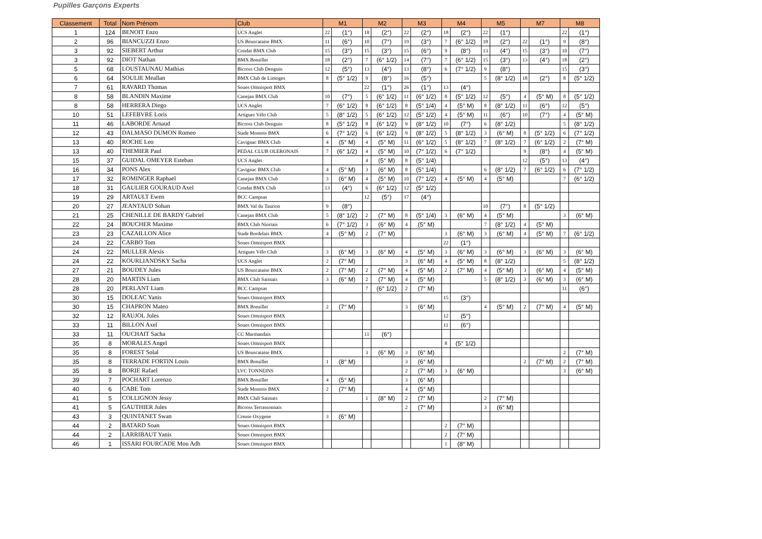Pupilles Garçons Experts
| Classement | Total | Nom Prénom | Club | M1 | | M2 | | M3 | | M4 | | M5 | | M7 | | M8 | |
| --- | --- | --- | --- | --- | --- | --- | --- | --- | --- | --- | --- | --- | --- | --- | --- | --- | --- |
| 1 | 124 | BENOIT Enzo | UCS Anglet | 22 | (1°) | 18 | (2°) | 22 | (2°) | 18 | (2°) | 22 | (1°) | | | 22 | (1°) |
| 2 | 96 | BIANCUZZI Enzo | US Bouscataise BMX | 11 | (6°) | 10 | (7°) | 19 | (3°) | 7 | (6° 1/2) | 18 | (2°) | 22 | (1°) | 9 | (8°) |
| 3 | 92 | SIEBERT Arthur | Condat BMX Club | 15 | (3°) | 15 | (3°) | 15 | (6°) | 9 | (8°) | 13 | (4°) | 15 | (3°) | 10 | (7°) |
| 3 | 92 | DIOT Nathan | BMX Breuillet | 18 | (2°) | 7 | (6° 1/2) | 14 | (7°) | 7 | (6° 1/2) | 15 | (3°) | 13 | (4°) | 18 | (2°) |
| 5 | 68 | LOUSTAUNAU Mathias | Bicross Club Denguin | 12 | (5°) | 13 | (4°) | 13 | (8°) | 6 | (7° 1/2) | 9 | (8°) | | | 15 | (3°) |
| 6 | 64 | SOULIE Meallan | BMX Club de Limoges | 8 | (5° 1/2) | 9 | (8°) | 16 | (5°) | | | 5 | (8° 1/2) | 18 | (2°) | 8 | (5° 1/2) |
| 7 | 61 | RAVARD Thomas | Soues Omnisport BMX | | | 22 | (1°) | 26 | (1°) | 13 | (4°) | | | | | | |
| 8 | 58 | BLANDIN Maxime | Canejan BMX Club | 10 | (7°) | 5 | (6° 1/2) | 11 | (6° 1/2) | 8 | (5° 1/2) | 12 | (5°) | 4 | (5° M) | 8 | (5° 1/2) |
| 8 | 58 | HERRERA Diego | UCS Anglet | 7 | (6° 1/2) | 8 | (6° 1/2) | 8 | (5° 1/4) | 4 | (5° M) | 8 | (8° 1/2) | 11 | (6°) | 12 | (5°) |
| 10 | 51 | LEFEBVRE Loris | Artigues Vélo Club | 5 | (8° 1/2) | 5 | (6° 1/2) | 12 | (5° 1/2) | 4 | (5° M) | 11 | (6°) | 10 | (7°) | 4 | (5° M) |
| 11 | 46 | LABORDE Arnaud | Bicross Club Denguin | 8 | (5° 1/2) | 8 | (6° 1/2) | 9 | (8° 1/2) | 10 | (7°) | 6 | (8° 1/2) | | | 5 | (8° 1/2) |
| 12 | 43 | DALMASO DUMON Romeo | Stade Montois BMX | 6 | (7° 1/2) | 6 | (6° 1/2) | 9 | (8° 1/2) | 5 | (8° 1/2) | 3 | (6° M) | 8 | (5° 1/2) | 6 | (7° 1/2) |
| 13 | 40 | ROCHE Leo | Cavignac BMX Club | 4 | (5° M) | 4 | (5° M) | 11 | (6° 1/2) | 5 | (8° 1/2) | 7 | (8° 1/2) | 7 | (6° 1/2) | 2 | (7° M) |
| 13 | 40 | THEMIER Paul | PEDAL CLUB OLERONAIS | 7 | (6° 1/2) | 4 | (5° M) | 10 | (7° 1/2) | 6 | (7° 1/2) | | | 9 | (8°) | 4 | (5° M) |
| 15 | 37 | GUIDAL OMEYER Esteban | UCS Anglet | | | 4 | (5° M) | 8 | (5° 1/4) | | | | | 12 | (5°) | 13 | (4°) |
| 16 | 34 | PONS Alex | Cavignac BMX Club | 4 | (5° M) | 3 | (6° M) | 8 | (5° 1/4) | | | 6 | (8° 1/2) | 7 | (6° 1/2) | 6 | (7° 1/2) |
| 17 | 32 | ROMINGER Raphael | Canejan BMX Club | 3 | (6° M) | 4 | (5° M) | 10 | (7° 1/2) | 4 | (5° M) | 4 | (5° M) | | | 7 | (6° 1/2) |
| 18 | 31 | GAULIER GOURAUD Axel | Condat BMX Club | 13 | (4°) | 6 | (6° 1/2) | 12 | (5° 1/2) | | | | | | | | |
| 19 | 29 | ARTAULT Ewen | BCC Campsas | | | 12 | (5°) | 17 | (4°) | | | | | | | | |
| 20 | 27 | JEANTAUD Sohan | BMX Val du Taurion | 9 | (8°) | | | | | | | 10 | (7°) | 8 | (5° 1/2) | | |
| 21 | 25 | CHENILLE DE BARDY Gabriel | Canejan BMX Club | 5 | (8° 1/2) | 2 | (7° M) | 8 | (5° 1/4) | 3 | (6° M) | 4 | (5° M) | | | 3 | (6° M) |
| 22 | 24 | BOUCHER Maxime | BMX Club Niortais | 6 | (7° 1/2) | 3 | (6° M) | 4 | (5° M) | | | 7 | (8° 1/2) | 4 | (5° M) | | |
| 23 | 23 | CAZAILLON Alice | Stade Bordelais BMX | 4 | (5° M) | 2 | (7° M) | | | 3 | (6° M) | 3 | (6° M) | 4 | (5° M) | 7 | (6° 1/2) |
| 24 | 22 | CARBO Tom | Soues Omnisport BMX | | | | | | | 22 | (1°) | | | | | | |
| 24 | 22 | MULLER Alexis | Artigues Vélo Club | 3 | (6° M) | 3 | (6° M) | 4 | (5° M) | 3 | (6° M) | 3 | (6° M) | 3 | (6° M) | 3 | (6° M) |
| 24 | 22 | KOURLIANDSKY Sacha | UCS Anglet | 2 | (7° M) | | | 3 | (6° M) | 4 | (5° M) | 8 | (8° 1/2) | | | 5 | (8° 1/2) |
| 27 | 21 | BOUDEY Jules | US Bouscataise BMX | 2 | (7° M) | 2 | (7° M) | 4 | (5° M) | 2 | (7° M) | 4 | (5° M) | 3 | (6° M) | 4 | (5° M) |
| 28 | 20 | MARTIN Liam | BMX Club Saintais | 3 | (6° M) | 2 | (7° M) | 4 | (5° M) | | | 5 | (8° 1/2) | 3 | (6° M) | 3 | (6° M) |
| 28 | 20 | PERLANT Liam | BCC Campsas | | | 7 | (6° 1/2) | 2 | (7° M) | | | | | | | 11 | (6°) |
| 30 | 15 | DOLEAC Yanis | Soues Omnisport BMX | | | | | | | 15 | (3°) | | | | | | |
| 30 | 15 | CHAPRON Mateo | BMX Breuillet | 2 | (7° M) | | | 3 | (6° M) | | | 4 | (5° M) | 2 | (7° M) | 4 | (5° M) |
| 32 | 12 | RAUJOL Jules | Soues Omnisport BMX | | | | | | | 12 | (5°) | | | | | | |
| 33 | 11 | BILLON Axel | Soues Omnisport BMX | | | | | | | 11 | (6°) | | | | | | |
| 33 | 11 | OUCHAIT Sacha | CC Marmandais | | | 11 | (6°) | | | | | | | | | | |
| 35 | 8 | MORALES Angel | Soues Omnisport BMX | | | | | | | 8 | (5° 1/2) | | | | | | |
| 35 | 8 | FOREST Solal | US Bouscataise BMX | | | 3 | (6° M) | 3 | (6° M) | | | | | | | 2 | (7° M) |
| 35 | 8 | TERRADE FORTIN Louis | BMX Breuillet | 1 | (8° M) | | | 3 | (6° M) | | | | | 2 | (7° M) | 2 | (7° M) |
| 35 | 8 | BORIE Rafael | LVC TONNEINS | | | | | 2 | (7° M) | 3 | (6° M) | | | | | 3 | (6° M) |
| 39 | 7 | POCHART Lorenzo | BMX Breuillet | 4 | (5° M) | | | 3 | (6° M) | | | | | | | | |
| 40 | 6 | CABE Tom | Stade Montois BMX | 2 | (7° M) | | | 4 | (5° M) | | | | | | | | |
| 41 | 5 | COLLIGNON Jessy | BMX Club Saintais | | | 1 | (8° M) | 2 | (7° M) | | | 2 | (7° M) | | | | |
| 41 | 5 | GAUTHIER Jules | Bicross Terrassonnais | | | | | 2 | (7° M) | | | 3 | (6° M) | | | | |
| 43 | 3 | QUINTANET Swan | Creuse Oxygene | 3 | (6° M) | | | | | | | | | | | | |
| 44 | 2 | BATARD Soan | Soues Omnisport BMX | | | | | | | 2 | (7° M) | | | | | | |
| 44 | 2 | LARRIBAUT Yanis | Soues Omnisport BMX | | | | | | | 2 | (7° M) | | | | | | |
| 46 | 1 | ISSARI FOURCADE Mou Adh | Soues Omnisport BMX | | | | | | | 1 | (8° M) | | | | | | |